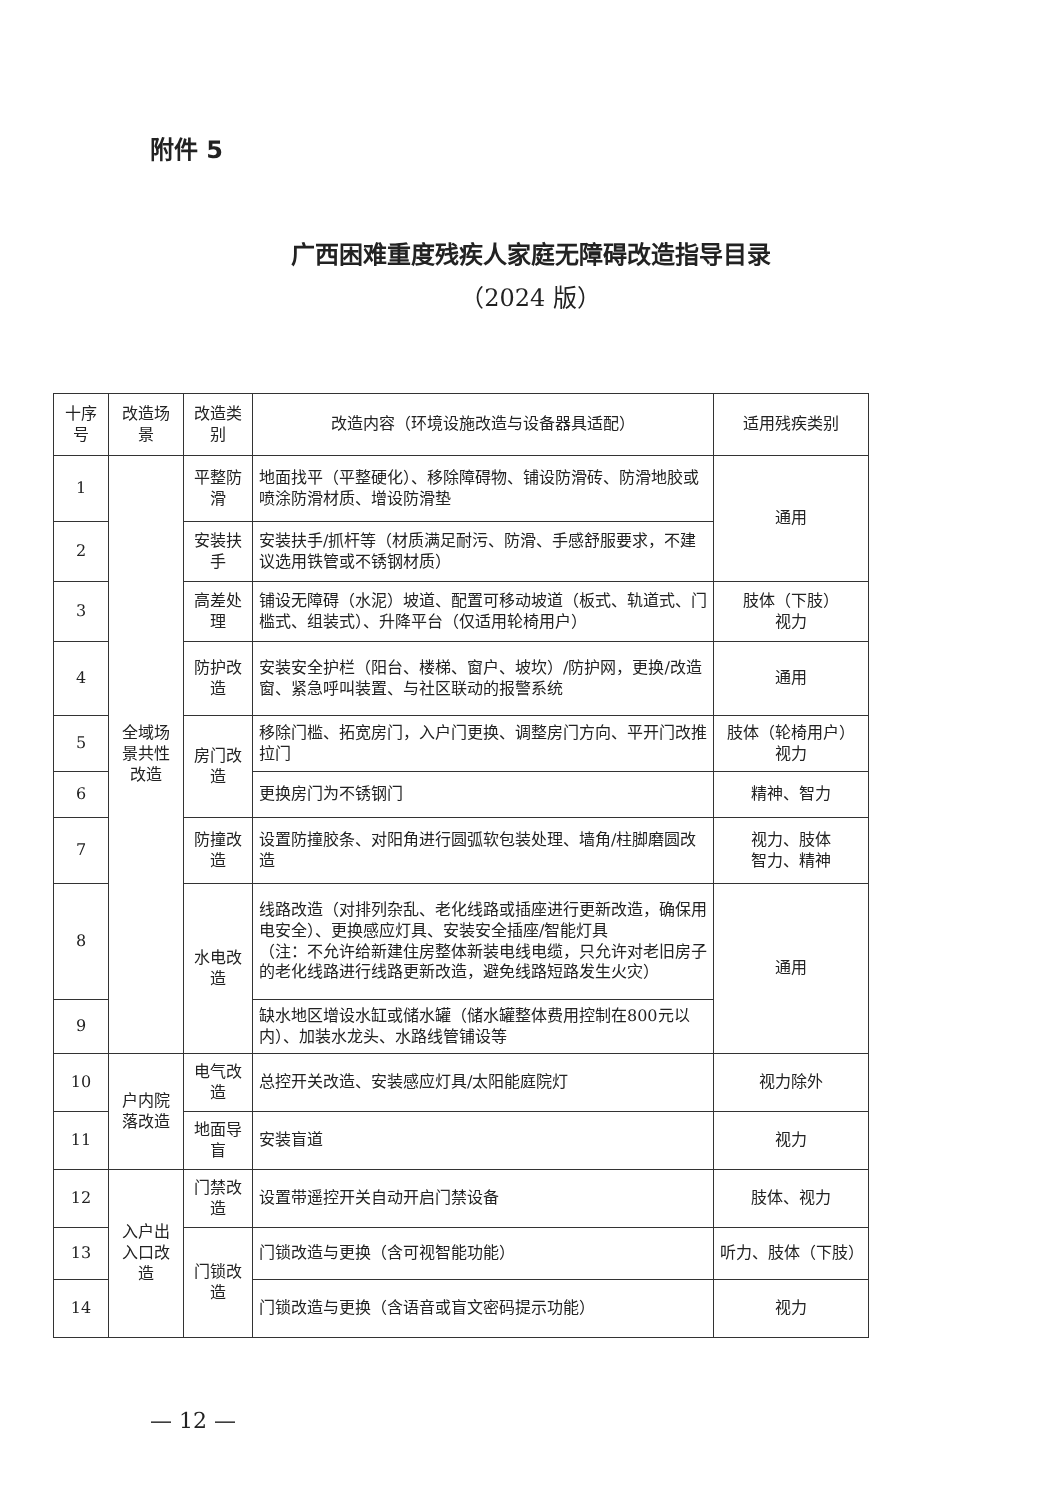附件 5
广西困难重度残疾人家庭无障碍改造指导目录
（2024 版）
| 十序号 | 改造场景 | 改造类别 | 改造内容（环境设施改造与设备器具适配） | 适用残疾类别 |
| --- | --- | --- | --- | --- |
| 1 | 全域场景共性改造 | 平整防滑 | 地面找平（平整硬化）、移除障碍物、铺设防滑砖、防滑地胶或喷涂防滑材质、增设防滑垫 | 通用 |
| 2 | | 安装扶手 | 安装扶手/抓杆等（材质满足耐污、防滑、手感舒服要求，不建议选用铁管或不锈钢材质） | |
| 3 | | 高差处理 | 铺设无障碍（水泥）坡道、配置可移动坡道（板式、轨道式、门槛式、组装式）、升降平台（仅适用轮椅用户） | 肢体（下肢） 视力 |
| 4 | | 防护改造 | 安装安全护栏（阳台、楼梯、窗户、坡坎）/防护网，更换/改造窗、紧急呼叫装置、与社区联动的报警系统 | 通用 |
| 5 | | 房门改造 | 移除门槛、拓宽房门，入户门更换、调整房门方向、平开门改推拉门 | 肢体（轮椅用户） 视力 |
| 6 | | | 更换房门为不锈钢门 | 精神、智力 |
| 7 | | 防撞改造 | 设置防撞胶条、对阳角进行圆弧软包装处理、墙角/柱脚磨圆改造 | 视力、肢体 智力、精神 |
| 8 | | 水电改造 | 线路改造（对排列杂乱、老化线路或插座进行更新改造，确保用电安全）、更换感应灯具、安装安全插座/智能灯具 （注：不允许给新建住房整体新装电线电缆，只允许对老旧房子的老化线路进行线路更新改造，避免线路短路发生火灾） | 通用 |
| 9 | | | 缺水地区增设水缸或储水罐（储水罐整体费用控制在800元以内）、加装水龙头、水路线管铺设等 | |
| 10 | 户内院落改造 | 电气改造 | 总控开关改造、安装感应灯具/太阳能庭院灯 | 视力除外 |
| 11 | | 地面导盲 | 安装盲道 | 视力 |
| 12 | 入户出入口改造 | 门禁改造 | 设置带遥控开关自动开启门禁设备 | 肢体、视力 |
| 13 | | 门锁改造 | 门锁改造与更换（含可视智能功能） | 听力、肢体（下肢） |
| 14 | | | 门锁改造与更换（含语音或盲文密码提示功能） | 视力 |
— 12 —